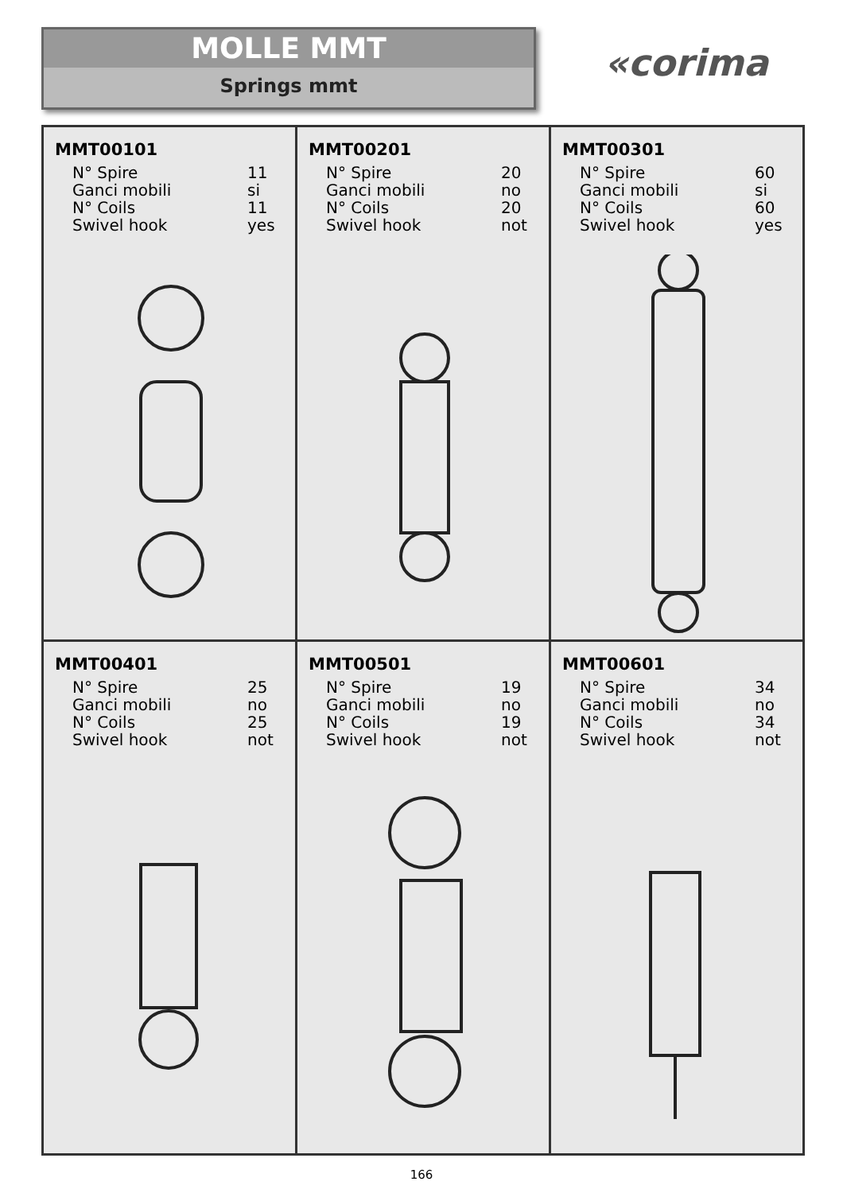MOLLE MMT
Springs mmt
«corima
MMT00101
| N° Spire | 11 |
| Ganci mobili | si |
| N° Coils | 11 |
| Swivel hook | yes |
MMT00201
| N° Spire | 20 |
| Ganci mobili | no |
| N° Coils | 20 |
| Swivel hook | not |
MMT00301
| N° Spire | 60 |
| Ganci mobili | si |
| N° Coils | 60 |
| Swivel hook | yes |
MMT00401
| N° Spire | 25 |
| Ganci mobili | no |
| N° Coils | 25 |
| Swivel hook | not |
MMT00501
| N° Spire | 19 |
| Ganci mobili | no |
| N° Coils | 19 |
| Swivel hook | not |
MMT00601
| N° Spire | 34 |
| Ganci mobili | no |
| N° Coils | 34 |
| Swivel hook | not |
166